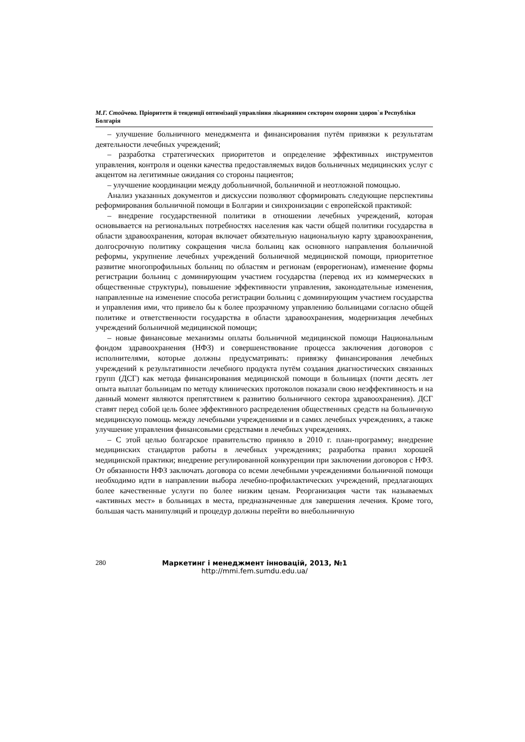М.Г. Стойчева. Пріоритети й тенденції оптимізації управління лікарняним сектором охорони здоров`я Республіки Болгарія
– улучшение больничного менеджмента и финансирования путём привязки к результатам деятельности лечебных учреждений;
– разработка стратегических приоритетов и определение эффективных инструментов управления, контроля и оценки качества предоставляемых видов больничных медицинских услуг с акцентом на легитимные ожидания со стороны пациентов;
– улучшение координации между добольничной, больничной и неотложной помощью.
Анализ указанных документов и дискуссии позволяют сформировать следующие перспективы реформирования больничной помощи в Болгарии и синхронизации с европейской практикой:
– внедрение государственной политики в отношении лечебных учреждений, которая основывается на региональных потребностях населения как части общей политики государства в области здравоохранения, которая включает обязательную национальную карту здравоохранения, долгосрочную политику сокращения числа больниц как основного направления больничной реформы, укрупнение лечебных учреждений больничной медицинской помощи, приоритетное развитие многопрофильных больниц по областям и регионам (еврорегионам), изменение формы регистрации больниц с доминирующим участием государства (перевод их из коммерческих в общественные структуры), повышение эффективности управления, законодательные изменения, направленные на изменение способа регистрации больниц с доминирующим участием государства и управления ими, что привело бы к более прозрачному управлению больницами согласно общей политике и ответственности государства в области здравоохранения, модернизация лечебных учреждений больничной медицинской помощи;
– новые финансовые механизмы оплаты больничной медицинской помощи Национальным фондом здравоохранения (НФЗ) и совершенствование процесса заключения договоров с исполнителями, которые должны предусматривать: привязку финансирования лечебных учреждений к результативности лечебного продукта путём создания диагностических связанных групп (ДСГ) как метода финансирования медицинской помощи в больницах (почти десять лет опыта выплат больницам по методу клинических протоколов показали свою неэффективность и на данный момент являются препятствием к развитию больничного сектора здравоохранения). ДСГ ставят перед собой цель более эффективного распределения общественных средств на больничную медицинскую помощь между лечебными учреждениями и в самих лечебных учреждениях, а также улучшение управления финансовыми средствами в лечебных учреждениях.
– С этой целью болгарское правительство приняло в 2010 г. план-программу; внедрение медицинских стандартов работы в лечебных учреждениях; разработка правил хорошей медицинской практики; внедрение регулированной конкуренции при заключении договоров с НФЗ. От обязанности НФЗ заключать договора со всеми лечебными учреждениями больничной помощи необходимо идти в направлении выбора лечебно-профилактических учреждений, предлагающих более качественные услуги по более низким ценам. Реорганизация части так называемых «активных мест» в больницах в места, предназначенные для завершения лечения. Кроме того, большая часть манипуляций и процедур должны перейти во внебольничную
280 Маркетинг і менеджмент інновацій, 2013, №1
http://mmi.fem.sumdu.edu.ua/